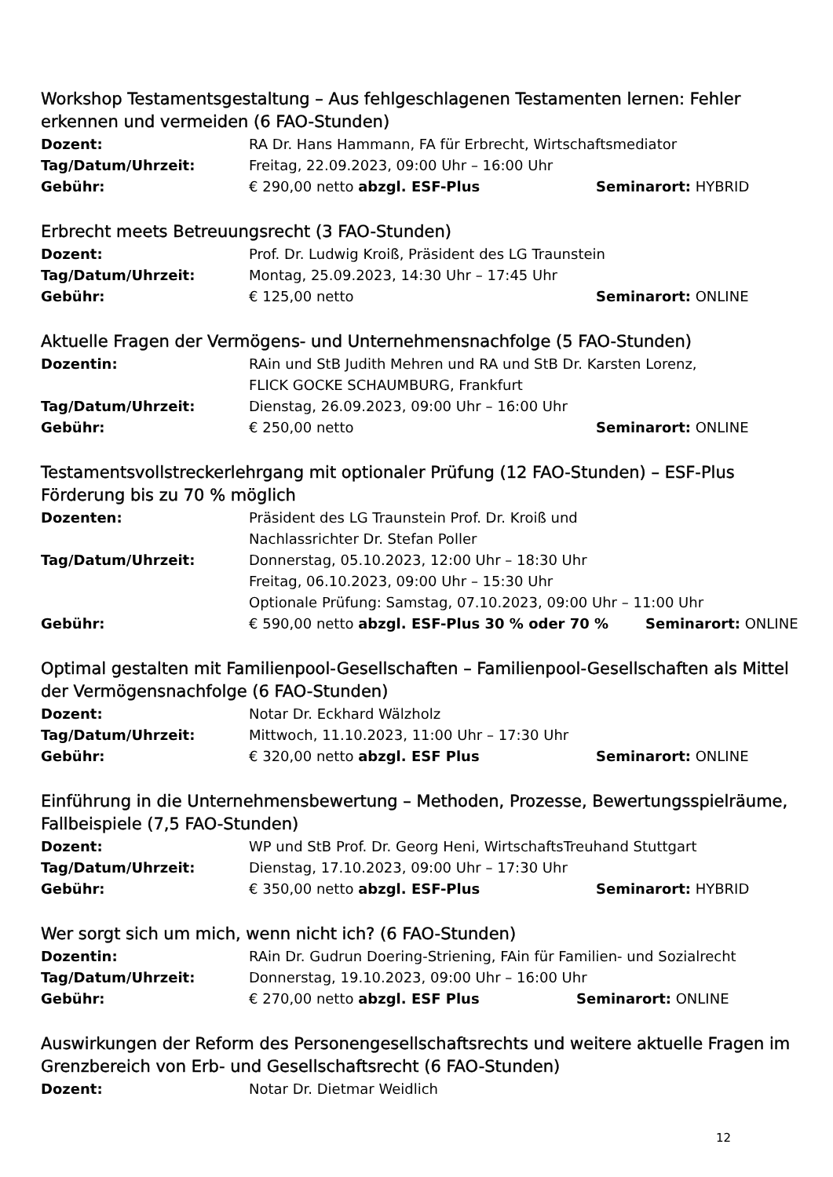Workshop Testamentsgestaltung – Aus fehlgeschlagenen Testamenten lernen: Fehler erkennen und vermeiden (6 FAO-Stunden)
Dozent: RA Dr. Hans Hammann, FA für Erbrecht, Wirtschaftsmediator
Tag/Datum/Uhrzeit: Freitag, 22.09.2023, 09:00 Uhr – 16:00 Uhr
Gebühr: € 290,00 netto abzgl. ESF-Plus Seminarort: HYBRID
Erbrecht meets Betreuungsrecht (3 FAO-Stunden)
Dozent: Prof. Dr. Ludwig Kroiß, Präsident des LG Traunstein
Tag/Datum/Uhrzeit: Montag, 25.09.2023, 14:30 Uhr – 17:45 Uhr
Gebühr: € 125,00 netto Seminarort: ONLINE
Aktuelle Fragen der Vermögens- und Unternehmensnachfolge (5 FAO-Stunden)
Dozentin: RAin und StB Judith Mehren und RA und StB Dr. Karsten Lorenz,
FLICK GOCKE SCHAUMBURG, Frankfurt
Tag/Datum/Uhrzeit: Dienstag, 26.09.2023, 09:00 Uhr – 16:00 Uhr
Gebühr: € 250,00 netto Seminarort: ONLINE
Testamentsvollstreckerlehrgang mit optionaler Prüfung (12 FAO-Stunden) – ESF-Plus Förderung bis zu 70 % möglich
Dozenten: Präsident des LG Traunstein Prof. Dr. Kroiß und
Nachlassrichter Dr. Stefan Poller
Tag/Datum/Uhrzeit: Donnerstag, 05.10.2023, 12:00 Uhr – 18:30 Uhr
Freitag, 06.10.2023, 09:00 Uhr – 15:30 Uhr
Optionale Prüfung: Samstag, 07.10.2023, 09:00 Uhr – 11:00 Uhr
Gebühr: € 590,00 netto abzgl. ESF-Plus 30 % oder 70 %
Seminarort: ONLINE
Optimal gestalten mit Familienpool-Gesellschaften – Familienpool-Gesellschaften als Mittel der Vermögensnachfolge (6 FAO-Stunden)
Dozent: Notar Dr. Eckhard Wälzholz
Tag/Datum/Uhrzeit: Mittwoch, 11.10.2023, 11:00 Uhr – 17:30 Uhr
Gebühr: € 320,00 netto abzgl. ESF Plus Seminarort: ONLINE
Einführung in die Unternehmensbewertung – Methoden, Prozesse, Bewertungsspielräume, Fallbeispiele (7,5 FAO-Stunden)
Dozent: WP und StB Prof. Dr. Georg Heni, WirtschaftsTreuhand Stuttgart
Tag/Datum/Uhrzeit: Dienstag, 17.10.2023, 09:00 Uhr – 17:30 Uhr
Gebühr: € 350,00 netto abzgl. ESF-Plus Seminarort: HYBRID
Wer sorgt sich um mich, wenn nicht ich? (6 FAO-Stunden)
Dozentin: RAin Dr. Gudrun Doering-Striening, FAin für Familien- und Sozialrecht
Tag/Datum/Uhrzeit: Donnerstag, 19.10.2023, 09:00 Uhr – 16:00 Uhr
Gebühr: € 270,00 netto abzgl. ESF Plus Seminarort: ONLINE
Auswirkungen der Reform des Personengesellschaftsrechts und weitere aktuelle Fragen im Grenzbereich von Erb- und Gesellschaftsrecht (6 FAO-Stunden)
Dozent: Notar Dr. Dietmar Weidlich
12